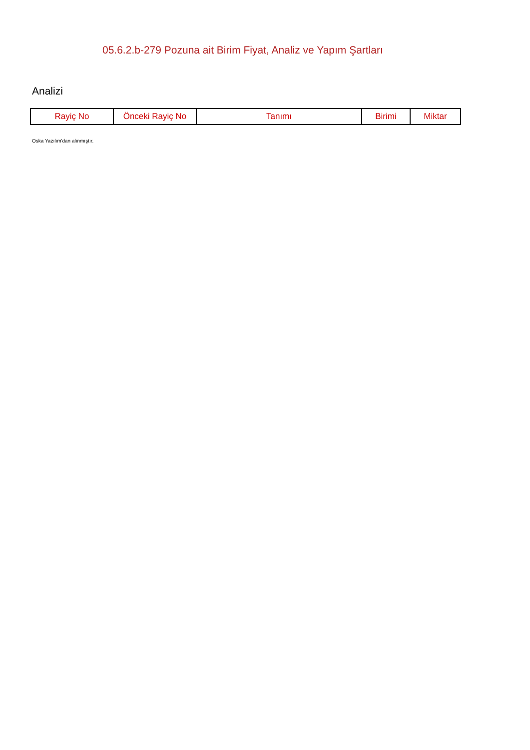05.6.2.b-279 Pozuna ait Birim Fiyat, Analiz ve Yapım Şartları
Analizi
| Rayiç No | Önceki Rayiç No | Tanımı | Birimi | Miktar |
| --- | --- | --- | --- | --- |
Oska Yazılım'dan alınmıştır.